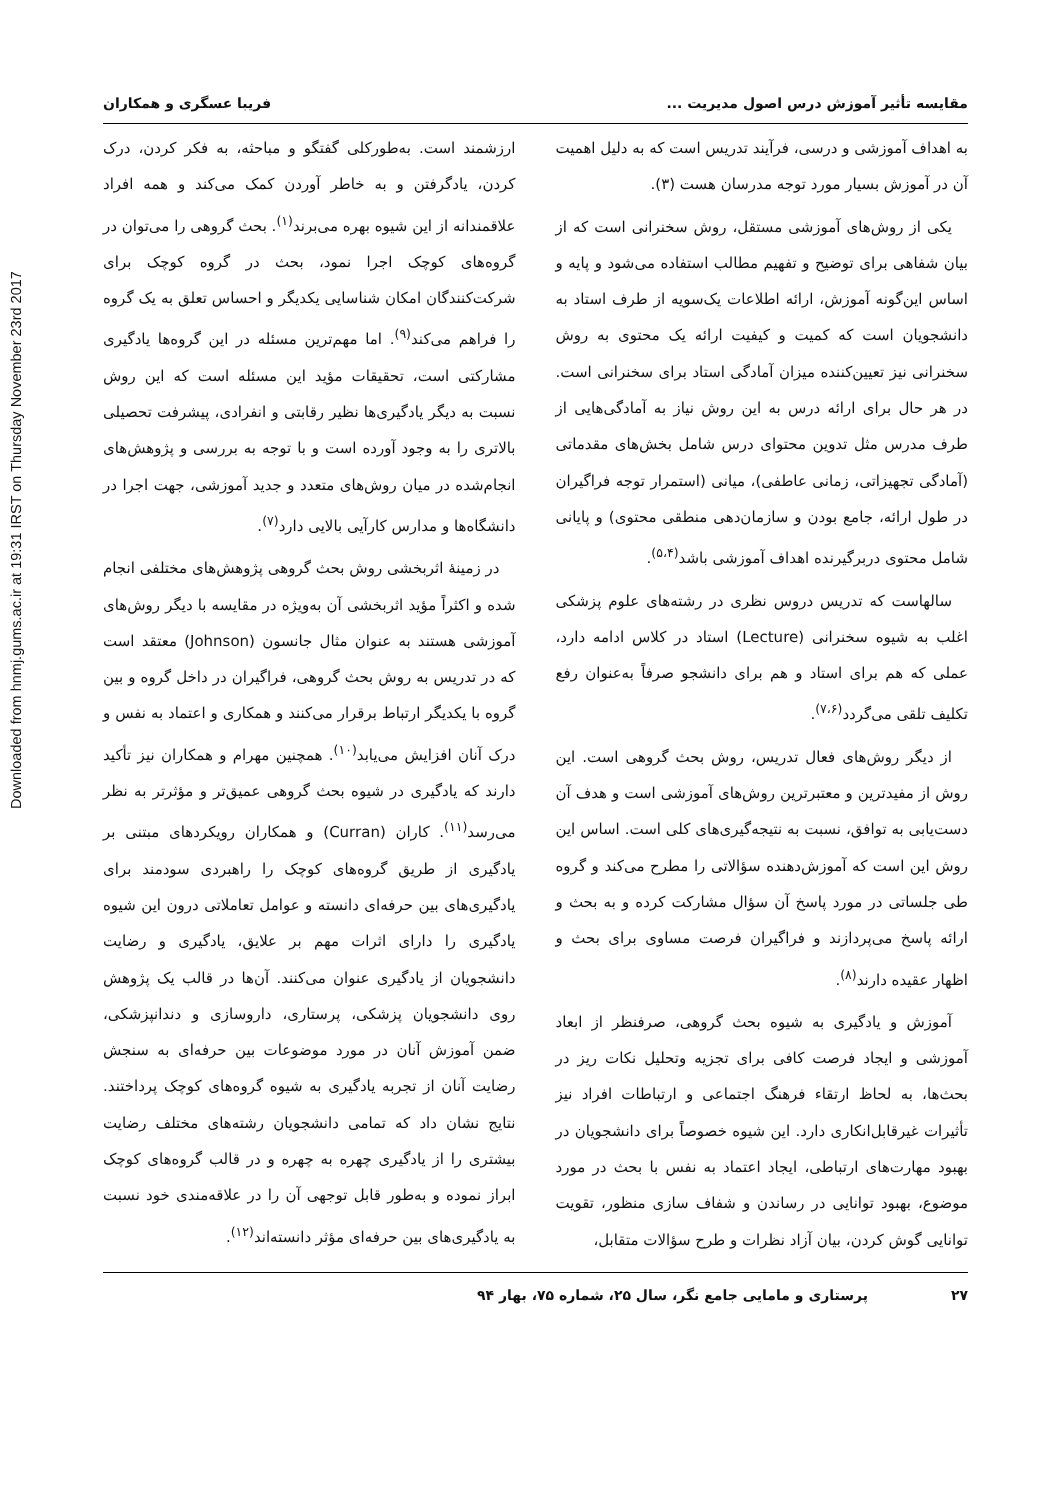Downloaded from hnmj.gums.ac.ir at 19:31 IRST on Thursday November 23rd 2017
مقایسه تأثیر آموزش درس اصول مدیریت ... فریبا عسگری و همکاران
به اهداف آموزشی و درسی، فرآیند تدریس است که به دلیل اهمیت آن در آموزش بسیار مورد توجه مدرسان هست (۳).
یکی از روش‌های آموزشی مستقل، روش سخنرانی است که از بیان شفاهی برای توضیح و تفهیم مطالب استفاده می‌شود و پایه و اساس این‌گونه آموزش، ارائه اطلاعات یک‌سویه از طرف استاد به دانشجویان است که کمیت و کیفیت ارائه یک محتوی به روش سخنرانی نیز تعیین‌کننده میزان آمادگی استاد برای سخنرانی است. در هر حال برای ارائه درس به این روش نیاز به آمادگی‌هایی از طرف مدرس مثل تدوین محتوای درس شامل بخش‌های مقدماتی (آمادگی تجهیزاتی، زمانی عاطفی)، میانی (استمرار توجه فراگیران در طول ارائه، جامع بودن و سازمان‌دهی منطقی محتوی) و پایانی شامل محتوی دربرگیرنده اهداف آموزشی باشد<sup>(۵،۴)</sup>.
سالهاست که تدریس دروس نظری در رشته‌های علوم پزشکی اغلب به شیوه سخنرانی (Lecture) استاد در کلاس ادامه دارد، عملی که هم برای استاد و هم برای دانشجو صرفاً به‌عنوان رفع تکلیف تلقی می‌گردد<sup>(۷،۶)</sup>.
از دیگر روش‌های فعال تدریس، روش بحث گروهی است. این روش از مفیدترین و معتبرترین روش‌های آموزشی است و هدف آن دست‌یابی به توافق، نسبت به نتیجه‌گیری‌های کلی است. اساس این روش این است که آموزش‌دهنده سؤالاتی را مطرح می‌کند و گروه طی جلساتی در مورد پاسخ آن سؤال مشارکت کرده و به بحث و ارائه پاسخ می‌پردازند و فراگیران فرصت مساوی برای بحث و اظهار عقیده دارند<sup>(۸)</sup>.
آموزش و یادگیری به شیوه بحث گروهی، صرفنظر از ابعاد آموزشی و ایجاد فرصت کافی برای تجزیه وتحلیل نکات ریز در بحث‌ها، به لحاظ ارتقاء فرهنگ اجتماعی و ارتباطات افراد نیز تأثیرات غیرقابل‌انکاری دارد. این شیوه خصوصاً برای دانشجویان در بهبود مهارت‌های ارتباطی، ایجاد اعتماد به نفس با بحث در مورد موضوع، بهبود توانایی در رساندن و شفاف سازی منظور، تقویت توانایی گوش کردن، بیان آزاد نظرات و طرح سؤالات متقابل،
ارزشمند است. به‌طورکلی گفتگو و مباحثه، به فکر کردن، درک کردن، یادگرفتن و به خاطر آوردن کمک می‌کند و همه افراد علاقمندانه از این شیوه بهره می‌برند<sup>(۱)</sup>. بحث گروهی را می‌توان در گروه‌های کوچک اجرا نمود، بحث در گروه کوچک برای شرکت‌کنندگان امکان شناسایی یکدیگر و احساس تعلق به یک گروه را فراهم می‌کند<sup>(۹)</sup>. اما مهم‌ترین مسئله در این گروه‌ها یادگیری مشارکتی است، تحقیقات مؤید این مسئله است که این روش نسبت به دیگر یادگیری‌ها نظیر رقابتی و انفرادی، پیشرفت تحصیلی بالاتری را به وجود آورده است و با توجه به بررسی و پژوهش‌های انجام‌شده در میان روش‌های متعدد و جدید آموزشی، جهت اجرا در دانشگاه‌ها و مدارس کارآیی بالایی دارد<sup>(۷)</sup>.
در زمینهٔ اثربخشی روش بحث گروهی پژوهش‌های مختلفی انجام شده و اکثراً مؤید اثربخشی آن به‌ویژه در مقایسه با دیگر روش‌های آموزشی هستند به عنوان مثال جانسون (Johnson) معتقد است که در تدریس به روش بحث گروهی، فراگیران در داخل گروه و بین گروه با یکدیگر ارتباط برقرار می‌کنند و همکاری و اعتماد به نفس و درک آنان افزایش می‌یابد<sup>(۱۰)</sup>. همچنین مهرام و همکاران نیز تأکید دارند که یادگیری در شیوه بحث گروهی عمیق‌تر و مؤثرتر به نظر می‌رسد<sup>(۱۱)</sup>. کاران (Curran) و همکاران رویکردهای مبتنی بر یادگیری از طریق گروه‌های کوچک را راهبردی سودمند برای یادگیری‌های بین حرفه‌ای دانسته و عوامل تعاملاتی درون این شیوه یادگیری را دارای اثرات مهم بر علایق، یادگیری و رضایت دانشجویان از یادگیری عنوان می‌کنند. آن‌ها در قالب یک پژوهش روی دانشجویان پزشکی، پرستاری، داروسازی و دندانپزشکی، ضمن آموزش آنان در مورد موضوعات بین حرفه‌ای به سنجش رضایت آنان از تجربه یادگیری به شیوه گروه‌های کوچک پرداختند. نتایج نشان داد که تمامی دانشجویان رشته‌های مختلف رضایت بیشتری را از یادگیری چهره به چهره و در قالب گروه‌های کوچک ابراز نموده و به‌طور قابل توجهی آن را در علاقه‌مندی خود نسبت به یادگیری‌های بین حرفه‌ای مؤثر دانسته‌اند<sup>(۱۲)</sup>.
۲۷ پرستاری و مامایی جامع نگر، سال ۲۵، شماره ۷۵، بهار ۹۴